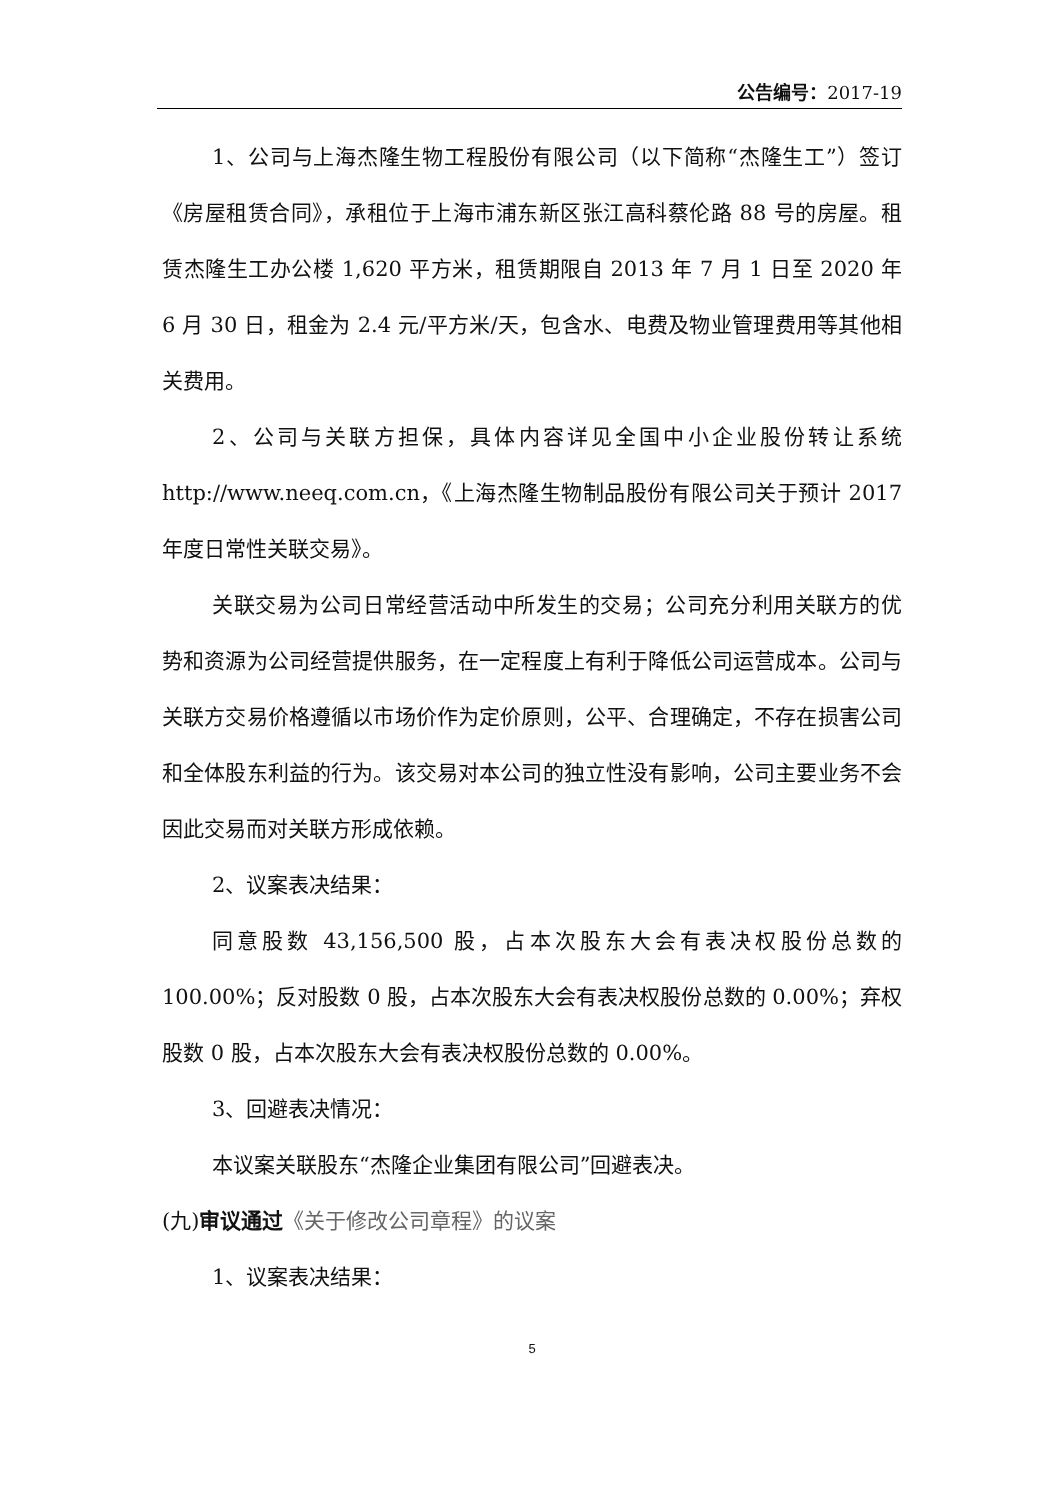公告编号：2017-19
1、公司与上海杰隆生物工程股份有限公司（以下简称“杰隆生工”）签订《房屋租赁合同》，承租位于上海市浦东新区张江高科蔡伦路 88 号的房屋。租赁杰隆生工办公楼 1,620 平方米，租赁期限自 2013 年 7 月 1 日至 2020 年 6 月 30 日，租金为 2.4 元/平方米/天，包含水、电费及物业管理费用等其他相关费用。
2、公司与关联方担保，具体内容详见全国中小企业股份转让系统 http://www.neeq.com.cn，《上海杰隆生物制品股份有限公司关于预计 2017 年度日常性关联交易》。
关联交易为公司日常经营活动中所发生的交易；公司充分利用关联方的优势和资源为公司经营提供服务，在一定程度上有利于降低公司运营成本。公司与关联方交易价格遵循以市场价作为定价原则，公平、合理确定，不存在损害公司和全体股东利益的行为。该交易对本公司的独立性没有影响，公司主要业务不会因此交易而对关联方形成依赖。
2、议案表决结果：
同意股数 43,156,500 股，占本次股东大会有表决权股份总数的 100.00%；反对股数 0 股，占本次股东大会有表决权股份总数的 0.00%；弃权股数 0 股，占本次股东大会有表决权股份总数的 0.00%。
3、回避表决情况：
本议案关联股东“杰隆企业集团有限公司”回避表决。
(九)审议通过《关于修改公司章程》的议案
1、议案表决结果：
5